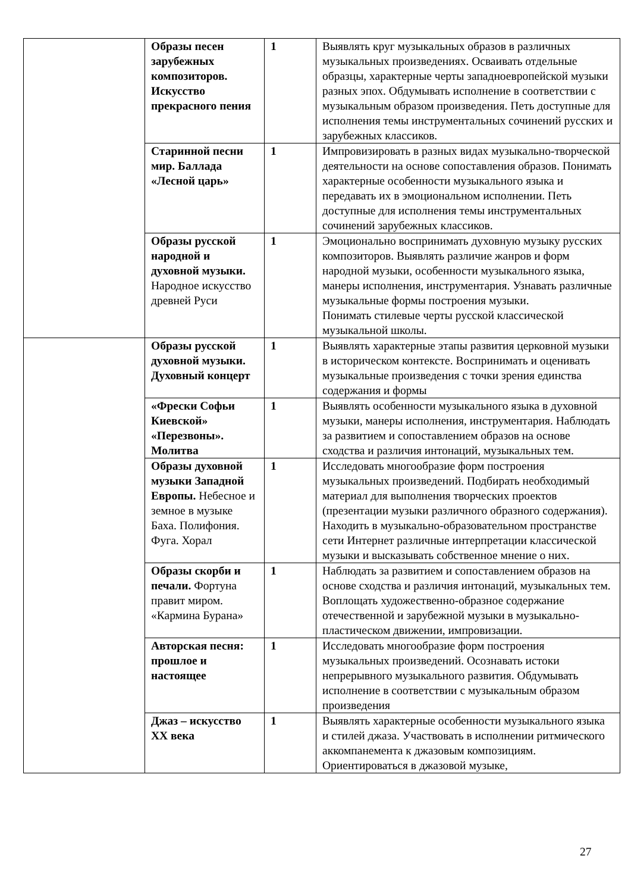| | Образы песен зарубежных композиторов. Искусство прекрасного пения | 1 | Выявлять круг музыкальных образов в различных музыкальных произведениях. Осваивать отдельные образцы, характерные черты западноевропейской музыки разных эпох. Обдумывать исполнение в соответствии с музыкальным образом произведения. Петь доступные для исполнения темы инструментальных сочинений русских и зарубежных классиков. |
| | Старинной песни мир. Баллада «Лесной царь» | 1 | Импровизировать в разных видах музыкально-творческой деятельности на основе сопоставления образов. Понимать характерные особенности музыкального языка и передавать их в эмоциональном исполнении. Петь доступные для исполнения темы инструментальных сочинений зарубежных классиков. |
| | Образы русской народной и духовной музыки. Народное искусство древней Руси | 1 | Эмоционально воспринимать духовную музыку русских композиторов. Выявлять различие жанров и форм народной музыки, особенности музыкального языка, манеры исполнения, инструментария. Узнавать различные музыкальные формы построения музыки. Понимать стилевые черты русской классической музыкальной школы. |
| | Образы русской духовной музыки. Духовный концерт | 1 | Выявлять характерные этапы развития церковной музыки в историческом контексте. Воспринимать и оценивать музыкальные произведения с точки зрения единства содержания и формы |
| | «Фрески Софьи Киевской» «Перезвоны». Молитва | 1 | Выявлять особенности музыкального языка в духовной музыки, манеры исполнения, инструментария. Наблюдать за развитием и сопоставлением образов на основе сходства и различия интонаций, музыкальных тем. |
| | Образы духовной музыки Западной Европы. Небесное и земное в музыке Баха. Полифония. Фуга. Хорал | 1 | Исследовать многообразие форм построения музыкальных произведений. Подбирать необходимый материал для выполнения творческих проектов (презентации музыки различного образного содержания). Находить в музыкально-образовательном пространстве сети Интернет различные интерпретации классической музыки и высказывать собственное мнение о них. |
| | Образы скорби и печали. Фортуна правит миром. «Кармина Бурана» | 1 | Наблюдать за развитием и сопоставлением образов на основе сходства и различия интонаций, музыкальных тем. Воплощать художественно-образное содержание отечественной и зарубежной музыки в музыкально-пластическом движении, импровизации. |
| | Авторская песня: прошлое и настоящее | 1 | Исследовать многообразие форм построения музыкальных произведений. Осознавать истоки непрерывного музыкального развития. Обдумывать исполнение в соответствии с музыкальным образом произведения |
| | Джаз – искусство XX века | 1 | Выявлять характерные особенности музыкального языка и стилей джаза. Участвовать в исполнении ритмического аккомпанемента к джазовым композициям. Ориентироваться в джазовой музыке, |
27